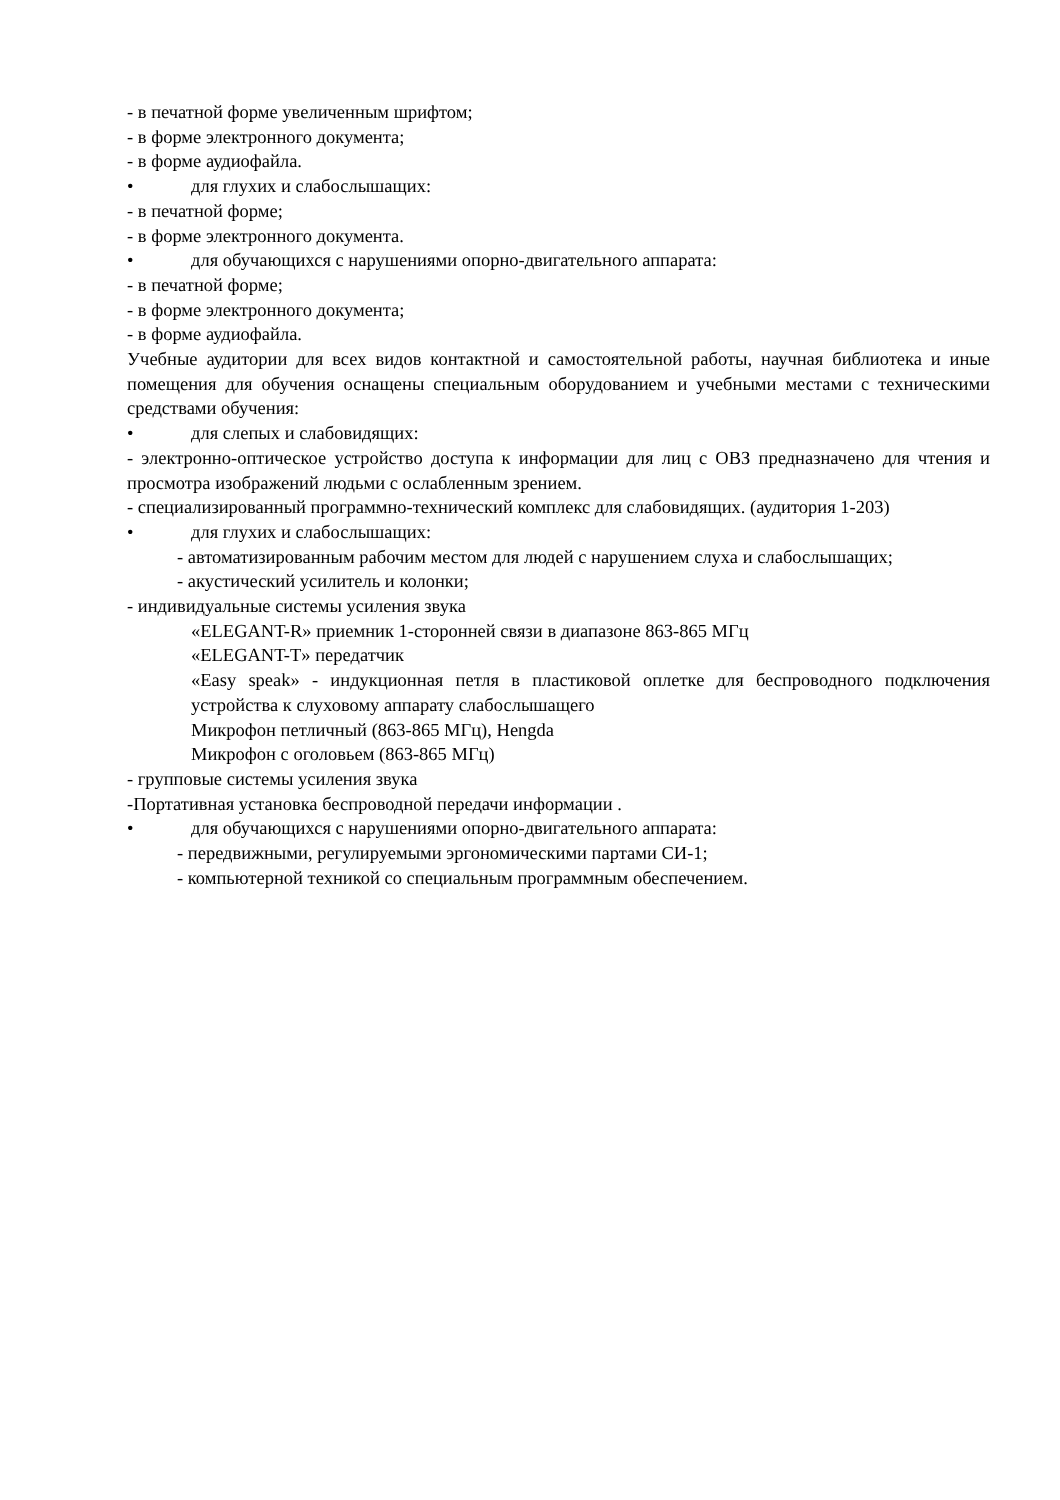- в печатной форме увеличенным шрифтом;
- в форме электронного документа;
- в форме аудиофайла.
• для глухих и слабослышащих:
- в печатной форме;
- в форме электронного документа.
• для обучающихся с нарушениями опорно-двигательного аппарата:
- в печатной форме;
- в форме электронного документа;
- в форме аудиофайла.
Учебные аудитории для всех видов контактной и самостоятельной работы, научная библиотека и иные помещения для обучения оснащены специальным оборудованием и учебными местами с техническими средствами обучения:
• для слепых и слабовидящих:
- электронно-оптическое устройство доступа к информации для лиц с ОВЗ предназначено для чтения и просмотра изображений людьми с ослабленным зрением.
- специализированный программно-технический комплекс для слабовидящих. (аудитория 1-203)
• для глухих и слабослышащих:
- автоматизированным рабочим местом для людей с нарушением слуха и слабослышащих;
- акустический усилитель и колонки;
- индивидуальные системы усиления звука
«ELEGANT-R» приемник 1-сторонней связи в диапазоне 863-865 МГц
«ELEGANT-T» передатчик
«Easy speak» - индукционная петля в пластиковой оплетке для беспроводного подключения устройства к слуховому аппарату слабослышащего
Микрофон петличный (863-865 МГц), Hengda
Микрофон с оголовьем (863-865 МГц)
- групповые системы усиления звука
-Портативная установка беспроводной передачи информации .
• для обучающихся с нарушениями опорно-двигательного аппарата:
- передвижными, регулируемыми эргономическими партами СИ-1;
- компьютерной техникой со специальным программным обеспечением.